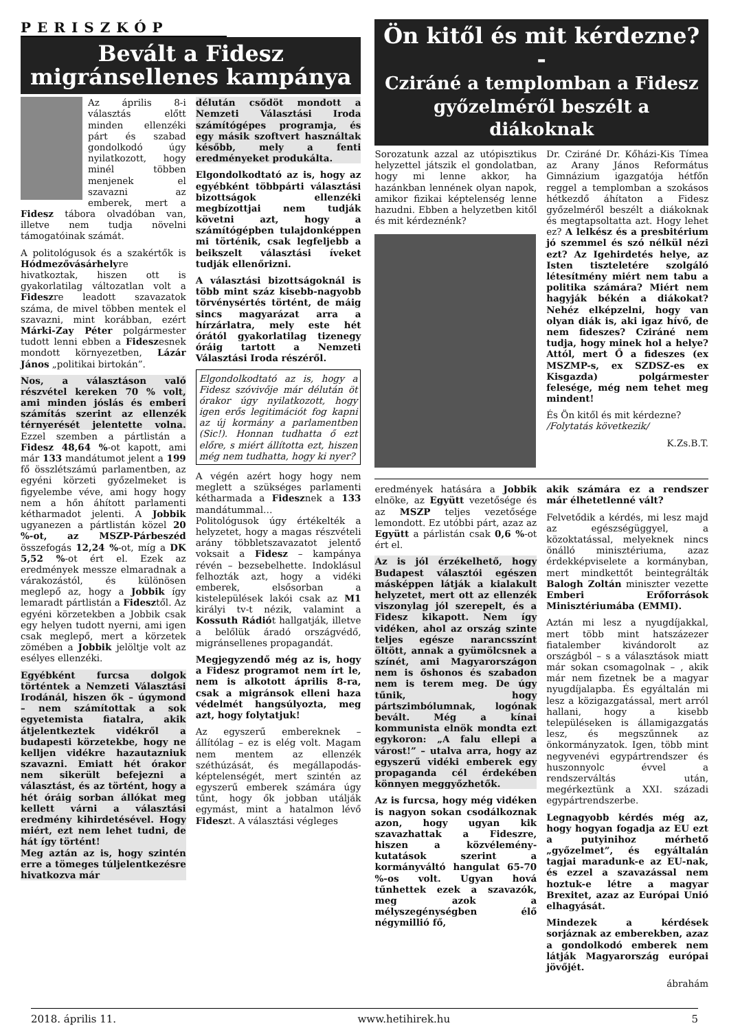PERISZKÓP
Bevált a Fidesz migránsellenes kampánya
Az április 8-i választás előtt minden ellenzéki párt és szabad gondolkodó úgy nyilatkozott, hogy minél többen menjenek el szavazni az emberek, mert a Fidesz tábora olvadóban van, illetve nem tudja növelni támogatóinak számát.
A politológusok és a szakértők is Hódmezővásárhelyre hivatkoztak, hiszen ott is gyakorlatilag változatlan volt a Fideszre leadott szavazatok száma, de mivel többen mentek el szavazni, mint korábban, ezért Márki-Zay Péter polgármester tudott lenni ebben a Fideszesnek mondott környezetben, Lázár János „politikai birtokán”.
Nos, a választáson való részvétel kereken 70 % volt, ami minden jóslás és emberi számítás szerint az ellenzék térnyerését jelentette volna. Ezzel szemben a pártlistán a Fidesz 48,64 %-ot kapott, ami már 133 mandátumot jelent a 199 fő összlétszámú parlamentben, az egyéni körzeti győzelmeket is figyelembe véve, ami hogy hogy nem a hőn áhított parlamenti kétharmadot jelenti. A Jobbik ugyanezen a pártlistán közel 20 %-ot, az MSZP-Párbeszéd összefogás 12,24 %-ot, míg a DK 5,52 %-ot ért el. Ezek az eredmények messze elmaradnak a várakozástól, és különösen meglepő az, hogy a Jobbik így lemaradt pártlistán a Fidesztől. Az egyéni körzetekben a Jobbik csak egy helyen tudott nyerni, ami igen csak meglepő, mert a körzetek zömében a Jobbik jelöltje volt az esélyes ellenzéki.
Egyébként furcsa dolgok történtek a Nemzeti Választási Irodánál, hiszen ők – úgymond – nem számítottak a sok egyetemista fiatalra, akik átjelentkeztek vidékről a budapesti körzetekbe, hogy ne kelljen vidékre hazautazniuk szavazni. Emiatt hét órakor nem sikerült befejezni a választást, és az történt, hogy a hét óráig sorban állókat meg kellett várni a választási eredmény kihirdetésével. Hogy miért, ezt nem lehet tudni, de hát így történt!
Meg aztán az is, hogy szintén erre a tömeges túljelentkezésre hivatkozva már
délután csődöt mondott a Nemzeti Választási Iroda számítógépes programja, és egy másik szoftvert használtak később, mely a fenti eredményeket produkálta.
Elgondolkodtató az is, hogy az egyébként többpárti választási bizottságok ellenzéki megbízottjai nem tudják követni azt, hogy a számítógépben tulajdonképpen mi történik, csak legfeljebb a beikszelt választási íveket tudják ellenőrizni.
A választási bizottságoknál is több mint száz kisebb-nagyobb törvénysértés történt, de máig sincs magyarázat arra a hírzárlatra, mely este hét órától gyakorlatilag tizenegy óráig tartott a Nemzeti Választási Iroda részéről.
Elgondolkodtató az is, hogy a Fidesz szóvivője már délután öt órakor úgy nyilatkozott, hogy igen erős legitimációt fog kapni az új kormány a parlamentben (Sic!). Honnan tudhatta ő ezt előre, s miért állította ezt, hiszen még nem tudhatta, hogy ki nyer?
A végén azért hogy hogy nem meglett a szükséges parlamenti kétharmada a Fidesznek a 133 mandátummal…
Politológusok úgy értékelték a helyzetet, hogy a magas részvételi arány többletszavazatot jelentő voksait a Fidesz – kampánya révén – bezsebelhette. Indoklásul felhozták azt, hogy a vidéki emberek, elsősorban a kistelepülések lakói csak az M1 királyi tv-t nézik, valamint a Kossuth Rádiót hallgatják, illetve a belőlük áradó országvédő, migránsellenes propagandát.
Megjegyzendő még az is, hogy a Fidesz programot nem írt le, nem is alkotott április 8-ra, csak a migránsok elleni haza védelmét hangsúlyozta, meg azt, hogy folytatjuk!
Az egyszerű embereknek – állítólag – ez is elég volt. Magam nem mentem az ellenzék széthúzását, és megállapodás-képtelenségét, mert szintén az egyszerű emberek számára úgy tűnt, hogy ők jobban utálják egymást, mint a hatalmon lévő Fideszt. A választási végleges
Ön kitől és mit kérdezne? -
Cziráné a templomban a Fidesz győzelméről beszélt a diákoknak
Sorozatunk azzal az utópisztikus helyzettel játszik el gondolatban, hogy mi lenne akkor, ha hazánkban lennének olyan napok, amikor fizikai képtelenség lenne hazudni. Ebben a helyzetben kitől és mit kérdeznénk?
Dr. Cziráné Dr. Kőházi-Kis Tímea az Arany János Református Gimnázium igazgatója hétfőn reggel a templomban a szokásos hétkezdő áhítaton a Fidesz győzelméről beszélt a diákoknak és megtapsoltatta azt. Hogy lehet ez? A lelkész és a presbitérium jó szemmel és szó nélkül nézi ezt? Az Igehirdetés helye, az Isten tiszteletére szolgáló létesítmény miért nem tabu a politika számára? Miért nem hagyják békén a diákokat? Nehéz elképzelni, hogy van olyan diák is, aki igaz hívő, de nem fideszes? Cziráné nem tudja, hogy minek hol a helye? Attól, mert Ő a fideszes (ex MSZMP-s, ex SZDSZ-es ex Kisgazda) polgármester felesége, még nem tehet meg mindent!
És Ön kitől és mit kérdezne?
/Folytatás következik/
K.Zs.B.T.
eredmények hatására a Jobbik elnöke, az Együtt vezetősége és az MSZP teljes vezetősége lemondott. Ez utóbbi párt, azaz az Együtt a párlistán csak 0,6 %-ot ért el.
Az is jól érzékelhető, hogy Budapest választói egészen másképpen látják a kialakult helyzetet, mert ott az ellenzék viszonylag jól szerepelt, és a Fidesz kikapott. Nem így vidéken, ahol az ország szinte teljes egésze narancsszínt öltött, annak a gyümölcsnek a színét, ami Magyarországon nem is őshonos és szabadon nem is terem meg. De úgy tűnik, hogy pártszimbólumnak, logónak bevált. Még a kínai kommunista elnök mondta ezt egykoron: „A falu ellepi a várost!” – utalva arra, hogy az egyszerű vidéki emberek egy propaganda cél érdekében könnyen meggyőzhetők.
Az is furcsa, hogy még vidéken is nagyon sokan csodálkoznak azon, hogy ugyan kik szavazhattak a Fideszre, hiszen a közvélemény-kutatások szerint a kormányváltó hangulat 65-70 %-os volt. Ugyan hová tűnhettek ezek a szavazók, meg azok a mélyszegénységben élő négymillió fő,
akik számára ez a rendszer már élhetetlenné vált?
Felvetődik a kérdés, mi lesz majd az egészségüggyel, a közoktatással, melyeknek nincs önálló minisztériuma, azaz érdekképviselete a kormányban, mert mindkettőt beintegrálták Balogh Zoltán miniszter vezette Emberi Erőforrások Minisztériumába (EMMI).
Aztán mi lesz a nyugdíjakkal, mert több mint hatszázezer fiatalember kivándorolt az országból – s a választások miatt már sokan csomagolnak – , akik már nem fizetnek be a magyar nyugdíjalapba. És egyáltalán mi lesz a közigazgatással, mert arról hallani, hogy a kisebb településeken is államigazgatás lesz, és megszűnnek az önkormányzatok. Igen, több mint negyvenévi egypártrendszer és huszonnyolc évvel a rendszerváltás után, megérkeztünk a XXI. századi egypártrendszerbe.
Legnagyobb kérdés még az, hogy hogyan fogadja az EU ezt a putyinihoz mérhető „győzelmet”, és egyáltalán tagjai maradunk-e az EU-nak, és ezzel a szavazással nem hoztuk-e létre a magyar Brexitet, azaz az Európai Unió elhagyását.
Mindezek a kérdések sorjáznak az emberekben, azaz a gondolkodó emberek nem látják Magyarország európai jövőjét.
ábrahám
2018. április 11. www.hetihirek.hu 5